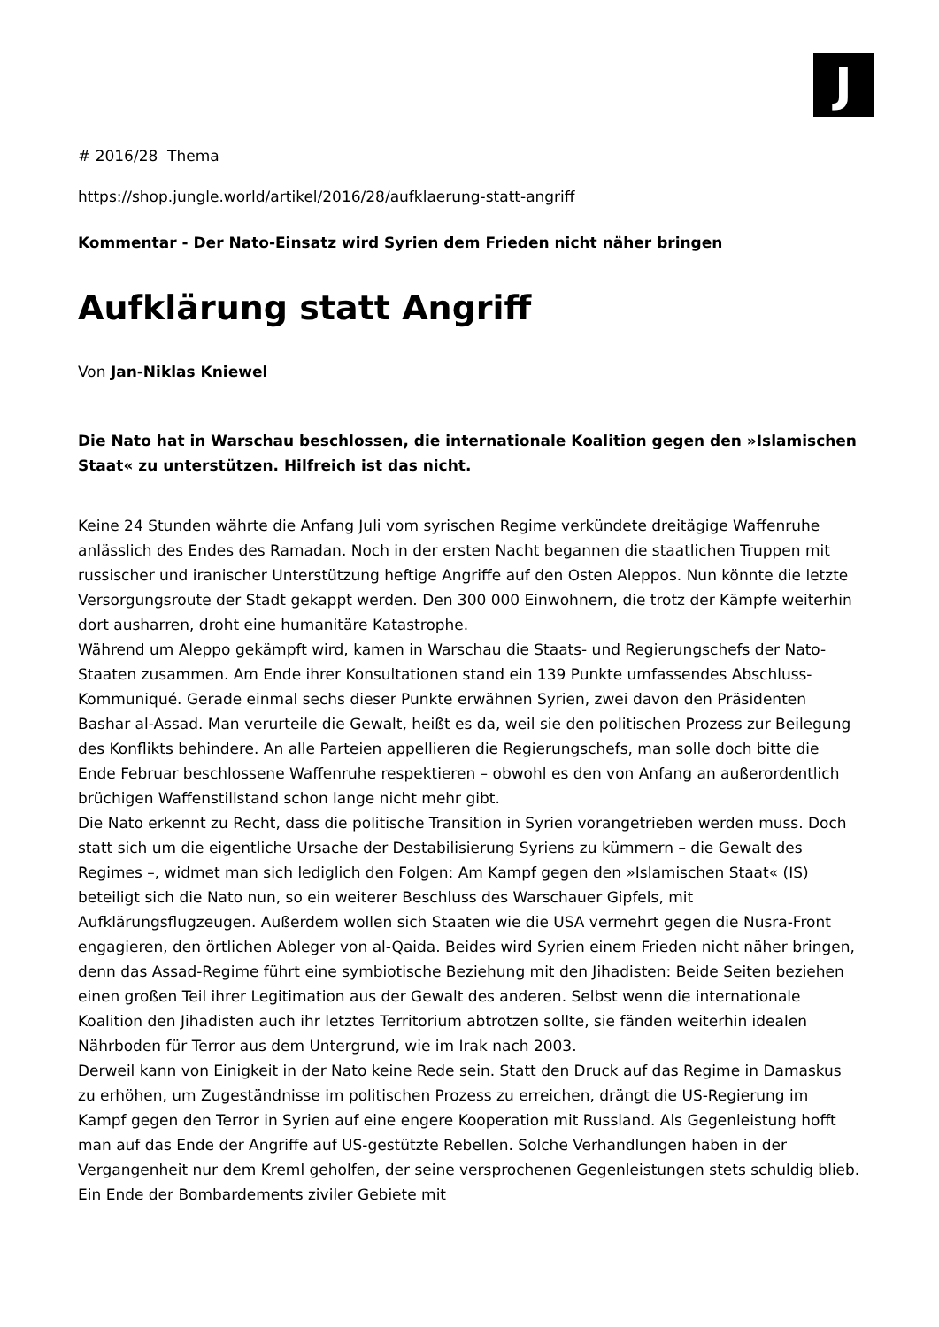J
# 2016/28 Thema
https://shop.jungle.world/artikel/2016/28/aufklaerung-statt-angriff
Kommentar - Der Nato-Einsatz wird Syrien dem Frieden nicht näher bringen
Aufklärung statt Angriff
Von Jan-Niklas Kniewel
Die Nato hat in Warschau beschlossen, die internationale Koalition gegen den »Islamischen Staat« zu unterstützen. Hilfreich ist das nicht.
Keine 24 Stunden währte die Anfang Juli vom syrischen Regime verkündete dreitägige Waffenruhe anlässlich des Endes des Ramadan. Noch in der ersten Nacht begannen die staatlichen Truppen mit russischer und iranischer Unterstützung heftige Angriffe auf den Osten Aleppos. Nun könnte die letzte Versorgungsroute der Stadt gekappt werden. Den 300 000 Einwohnern, die trotz der Kämpfe weiterhin dort ausharren, droht eine humanitäre Katastrophe.
Während um Aleppo gekämpft wird, kamen in Warschau die Staats- und Regierungschefs der Nato-Staaten zusammen. Am Ende ihrer Konsultationen stand ein 139 Punkte umfassendes Abschluss- Kommuniqué. Gerade einmal sechs dieser Punkte erwähnen Syrien, zwei davon den Präsidenten Bashar al-Assad. Man verurteile die Gewalt, heißt es da, weil sie den politischen Prozess zur Beilegung des Konflikts behindere. An alle Parteien appellieren die Regierungschefs, man solle doch bitte die Ende Februar beschlossene Waffenruhe respektieren – obwohl es den von Anfang an außerordentlich brüchigen Waffenstillstand schon lange nicht mehr gibt.
Die Nato erkennt zu Recht, dass die politische Transition in Syrien vorangetrieben werden muss. Doch statt sich um die eigentliche Ursache der Destabilisierung Syriens zu kümmern – die Gewalt des Regimes –, widmet man sich lediglich den Folgen: Am Kampf gegen den »Islamischen Staat« (IS) beteiligt sich die Nato nun, so ein weiterer Beschluss des Warschauer Gipfels, mit Aufklärungsflugzeugen. Außerdem wollen sich Staaten wie die USA vermehrt gegen die Nusra-Front engagieren, den örtlichen Ableger von al-Qaida. Beides wird Syrien einem Frieden nicht näher bringen, denn das Assad-Regime führt eine symbiotische Beziehung mit den Jihadisten: Beide Seiten beziehen einen großen Teil ihrer Legitimation aus der Gewalt des anderen. Selbst wenn die internationale Koalition den Jihadisten auch ihr letztes Territorium abtrotzen sollte, sie fänden weiterhin idealen Nährboden für Terror aus dem Untergrund, wie im Irak nach 2003.
Derweil kann von Einigkeit in der Nato keine Rede sein. Statt den Druck auf das Regime in Damaskus zu erhöhen, um Zugeständnisse im politischen Prozess zu erreichen, drängt die US-Regierung im Kampf gegen den Terror in Syrien auf eine engere Kooperation mit Russland. Als Gegenleistung hofft man auf das Ende der Angriffe auf US-gestützte Rebellen. Solche Verhandlungen haben in der Vergangenheit nur dem Kreml geholfen, der seine versprochenen Gegenleistungen stets schuldig blieb. Ein Ende der Bombardements ziviler Gebiete mit